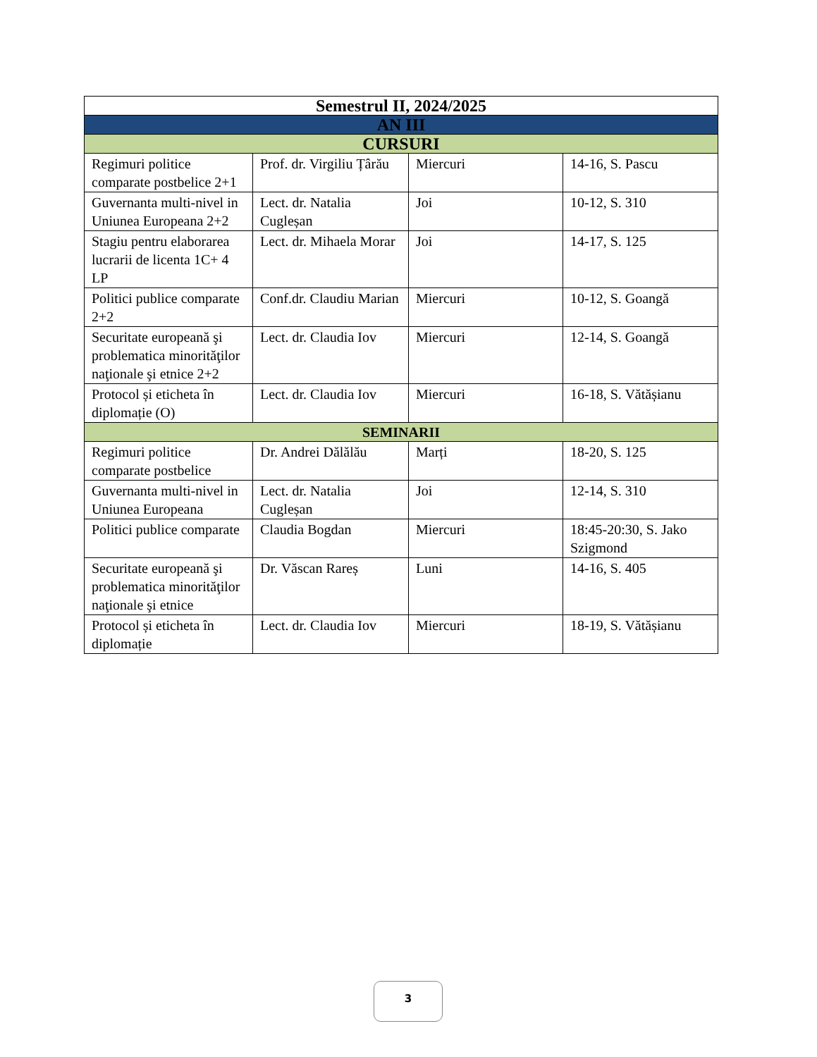| Semestrul II, 2024/2025 | | | |
| --- | --- | --- | --- |
| AN III | | | |
| CURSURI | | | |
| Regimuri politice comparate postbelice 2+1 | Prof. dr. Virgiliu Țârău | Miercuri | 14-16, S. Pascu |
| Guvernanta multi-nivel in Uniunea Europeana 2+2 | Lect. dr. Natalia Cugleșan | Joi | 10-12, S. 310 |
| Stagiu pentru elaborarea lucrarii de licenta 1C+ 4 LP | Lect. dr. Mihaela Morar | Joi | 14-17, S. 125 |
| Politici publice comparate 2+2 | Conf.dr. Claudiu Marian | Miercuri | 10-12, S. Goangă |
| Securitate europeană şi problematica minorităţilor naţionale şi etnice 2+2 | Lect. dr. Claudia Iov | Miercuri | 12-14, S. Goangă |
| Protocol și eticheta în diplomație (O) | Lect. dr. Claudia Iov | Miercuri | 16-18, S. Vătășianu |
| SEMINARII | | | |
| Regimuri politice comparate postbelice | Dr. Andrei Dălălău | Marți | 18-20, S. 125 |
| Guvernanta multi-nivel in Uniunea Europeana | Lect. dr. Natalia Cugleșan | Joi | 12-14, S. 310 |
| Politici publice comparate | Claudia Bogdan | Miercuri | 18:45-20:30, S. Jako Szigmond |
| Securitate europeană şi problematica minorităţilor naţionale şi etnice | Dr. Văscan Rareș | Luni | 14-16, S. 405 |
| Protocol și eticheta în diplomație | Lect. dr. Claudia Iov | Miercuri | 18-19, S. Vătășianu |
3